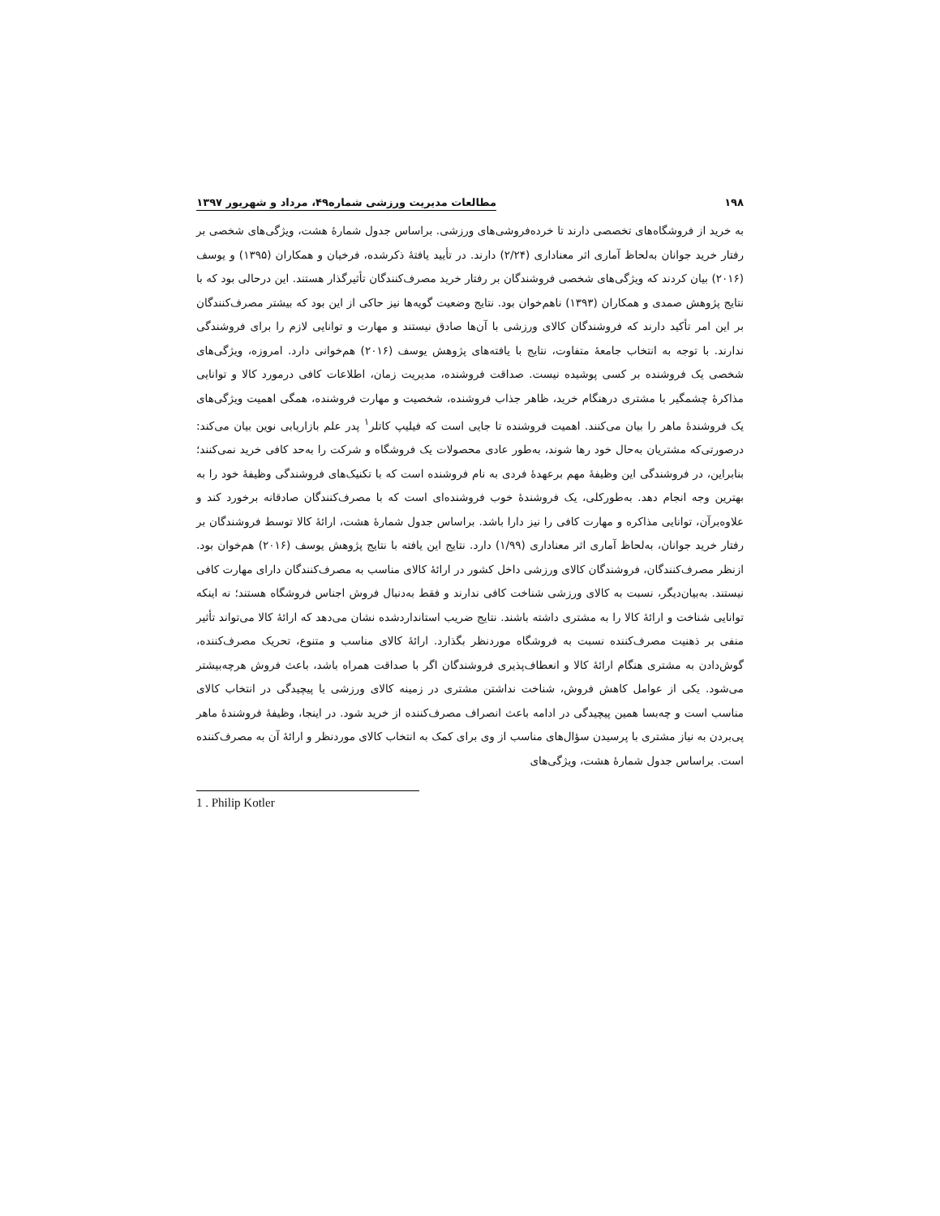۱۹۸ مطالعات مدیریت ورزشی شماره۴۹، مرداد و شهریور ۱۳۹۷
به خرید از فروشگاه‌های تخصصی دارند تا خرده‌فروشی‌های ورزشی. براساس جدول شمارۀ هشت، ویژگی‌های شخصی بر رفتار خرید جوانان به‌لحاظ آماری اثر معناداری (۲/۲۴) دارند. در تأیید یافتۀ ذکرشده، فرخیان و همکاران (۱۳۹۵) و یوسف (۲۰۱۶) بیان کردند که ویژگی‌های شخصی فروشندگان بر رفتار خرید مصرف‌کنندگان تأثیرگذار هستند. این درحالی بود که با نتایج پژوهش صمدی و همکاران (۱۳۹۳) ناهم‌خوان بود. نتایج وضعیت گویه‌ها نیز حاکی از این بود که بیشتر مصرف‌کنندگان بر این امر تأکید دارند که فروشندگان کالای ورزشی با آن‌ها صادق نیستند و مهارت و توانایی لازم را برای فروشندگی ندارند. با توجه به انتخاب جامعۀ متفاوت، نتایج با یافته‌های پژوهش یوسف (۲۰۱۶) هم‌خوانی دارد. امروزه، ویژگی‌های شخصی یک فروشنده بر کسی پوشیده نیست. صداقت فروشنده، مدیریت زمان، اطلاعات کافی درمورد کالا و توانایی مذاکرۀ چشمگیر با مشتری درهنگام خرید، ظاهر جذاب فروشنده، شخصیت و مهارت فروشنده، همگی اهمیت ویژگی‌های یک فروشندۀ ماهر را بیان می‌کنند. اهمیت فروشنده تا جایی است که فیلیپ کاتلر<sup>۱</sup> پدر علم بازاریابی نوین بیان می‌کند: درصورتی‌که مشتریان به‌حال خود رها شوند، به‌طور عادی محصولات یک فروشگاه و شرکت را به‌حد کافی خرید نمی‌کنند؛ بنابراین، در فروشندگی این وظیفۀ مهم برعهدۀ فردی به نام فروشنده است که با تکنیک‌های فروشندگی وظیفۀ خود را به بهترین وجه انجام دهد. به‌طورکلی، یک فروشندۀ خوب فروشنده‌ای است که با مصرف‌کنندگان صادقانه برخورد کند و علاوه‌برآن، توانایی مذاکره و مهارت کافی را نیز دارا باشد. براساس جدول شمارۀ هشت، ارائۀ کالا توسط فروشندگان بر رفتار خرید جوانان، به‌لحاظ آماری اثر معناداری (۱/۹۹) دارد. نتایج این یافته با نتایج پژوهش یوسف (۲۰۱۶) هم‌خوان بود. ازنظر مصرف‌کنندگان، فروشندگان کالای ورزشی داخل کشور در ارائۀ کالای مناسب به مصرف‌کنندگان دارای مهارت کافی نیستند. به‌بیان‌دیگر، نسبت به کالای ورزشی شناخت کافی ندارند و فقط به‌دنبال فروش اجناس فروشگاه هستند؛ نه اینکه توانایی شناخت و ارائۀ کالا را به مشتری داشته باشند. نتایج ضریب استانداردشده نشان می‌دهد که ارائۀ کالا می‌تواند تأثیر منفی بر ذهنیت مصرف‌کننده نسبت به فروشگاه موردنظر بگذارد. ارائۀ کالای مناسب و متنوع، تحریک مصرف‌کننده، گوش‌دادن به مشتری هنگام ارائۀ کالا و انعطاف‌پذیری فروشندگان اگر با صداقت همراه باشد، باعث فروش هرچه‌بیشتر می‌شود. یکی از عوامل کاهش فروش، شناخت نداشتن مشتری در زمینه کالای ورزشی یا پیچیدگی در انتخاب کالای مناسب است و چه‌بسا همین پیچیدگی در ادامه باعث انصراف مصرف‌کننده از خرید شود. در اینجا، وظیفۀ فروشندۀ ماهر پی‌بردن به نیاز مشتری با پرسیدن سؤال‌های مناسب از وی برای کمک به انتخاب کالای موردنظر و ارائۀ آن به مصرف‌کننده است. براساس جدول شمارۀ هشت، ویژگی‌های
1 . Philip Kotler